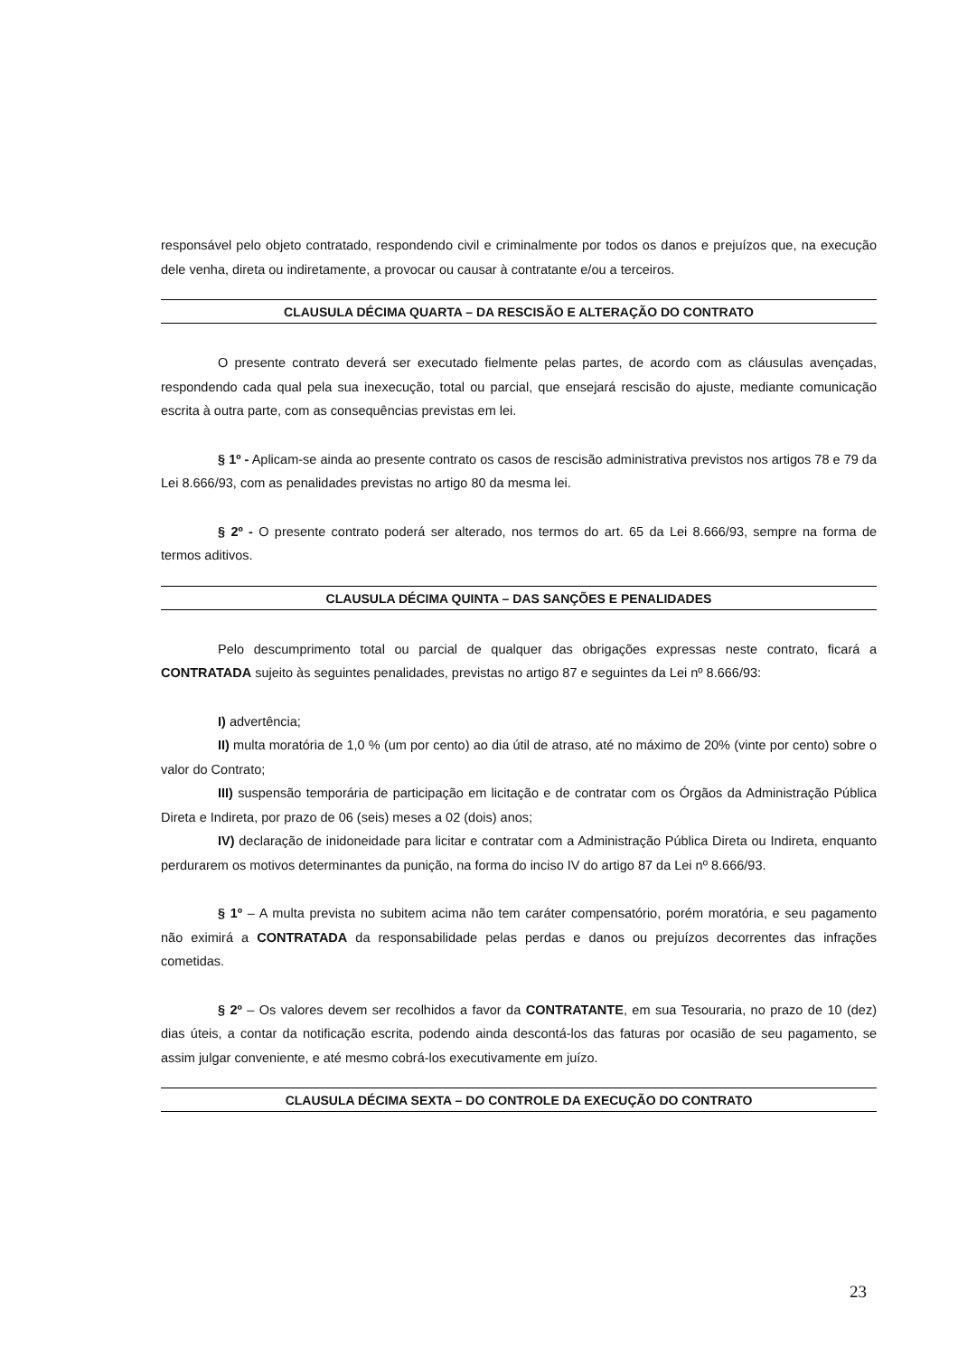responsável pelo objeto contratado, respondendo civil e criminalmente por todos os danos e prejuízos que, na execução dele venha, direta ou indiretamente, a provocar ou causar à contratante e/ou a terceiros.
CLAUSULA DÉCIMA QUARTA – DA RESCISÃO E ALTERAÇÃO DO CONTRATO
O presente contrato deverá ser executado fielmente pelas partes, de acordo com as cláusulas avençadas, respondendo cada qual pela sua inexecução, total ou parcial, que ensejará rescisão do ajuste, mediante comunicação escrita à outra parte, com as consequências previstas em lei.
§ 1º - Aplicam-se ainda ao presente contrato os casos de rescisão administrativa previstos nos artigos 78 e 79 da Lei 8.666/93, com as penalidades previstas no artigo 80 da mesma lei.
§ 2º - O presente contrato poderá ser alterado, nos termos do art. 65 da Lei 8.666/93, sempre na forma de termos aditivos.
CLAUSULA DÉCIMA QUINTA – DAS SANÇÕES E PENALIDADES
Pelo descumprimento total ou parcial de qualquer das obrigações expressas neste contrato, ficará a CONTRATADA sujeito às seguintes penalidades, previstas no artigo 87 e seguintes da Lei nº 8.666/93:
I) advertência;
II) multa moratória de 1,0 % (um por cento) ao dia útil de atraso, até no máximo de 20% (vinte por cento) sobre o valor do Contrato;
III) suspensão temporária de participação em licitação e de contratar com os Órgãos da Administração Pública Direta e Indireta, por prazo de 06 (seis) meses a 02 (dois) anos;
IV) declaração de inidoneidade para licitar e contratar com a Administração Pública Direta ou Indireta, enquanto perdurarem os motivos determinantes da punição, na forma do inciso IV do artigo 87 da Lei nº 8.666/93.
§ 1º – A multa prevista no subitem acima não tem caráter compensatório, porém moratória, e seu pagamento não eximirá a CONTRATADA da responsabilidade pelas perdas e danos ou prejuízos decorrentes das infrações cometidas.
§ 2º – Os valores devem ser recolhidos a favor da CONTRATANTE, em sua Tesouraria, no prazo de 10 (dez) dias úteis, a contar da notificação escrita, podendo ainda descontá-los das faturas por ocasião de seu pagamento, se assim julgar conveniente, e até mesmo cobrá-los executivamente em juízo.
CLAUSULA DÉCIMA SEXTA – DO CONTROLE DA EXECUÇÃO DO CONTRATO
23